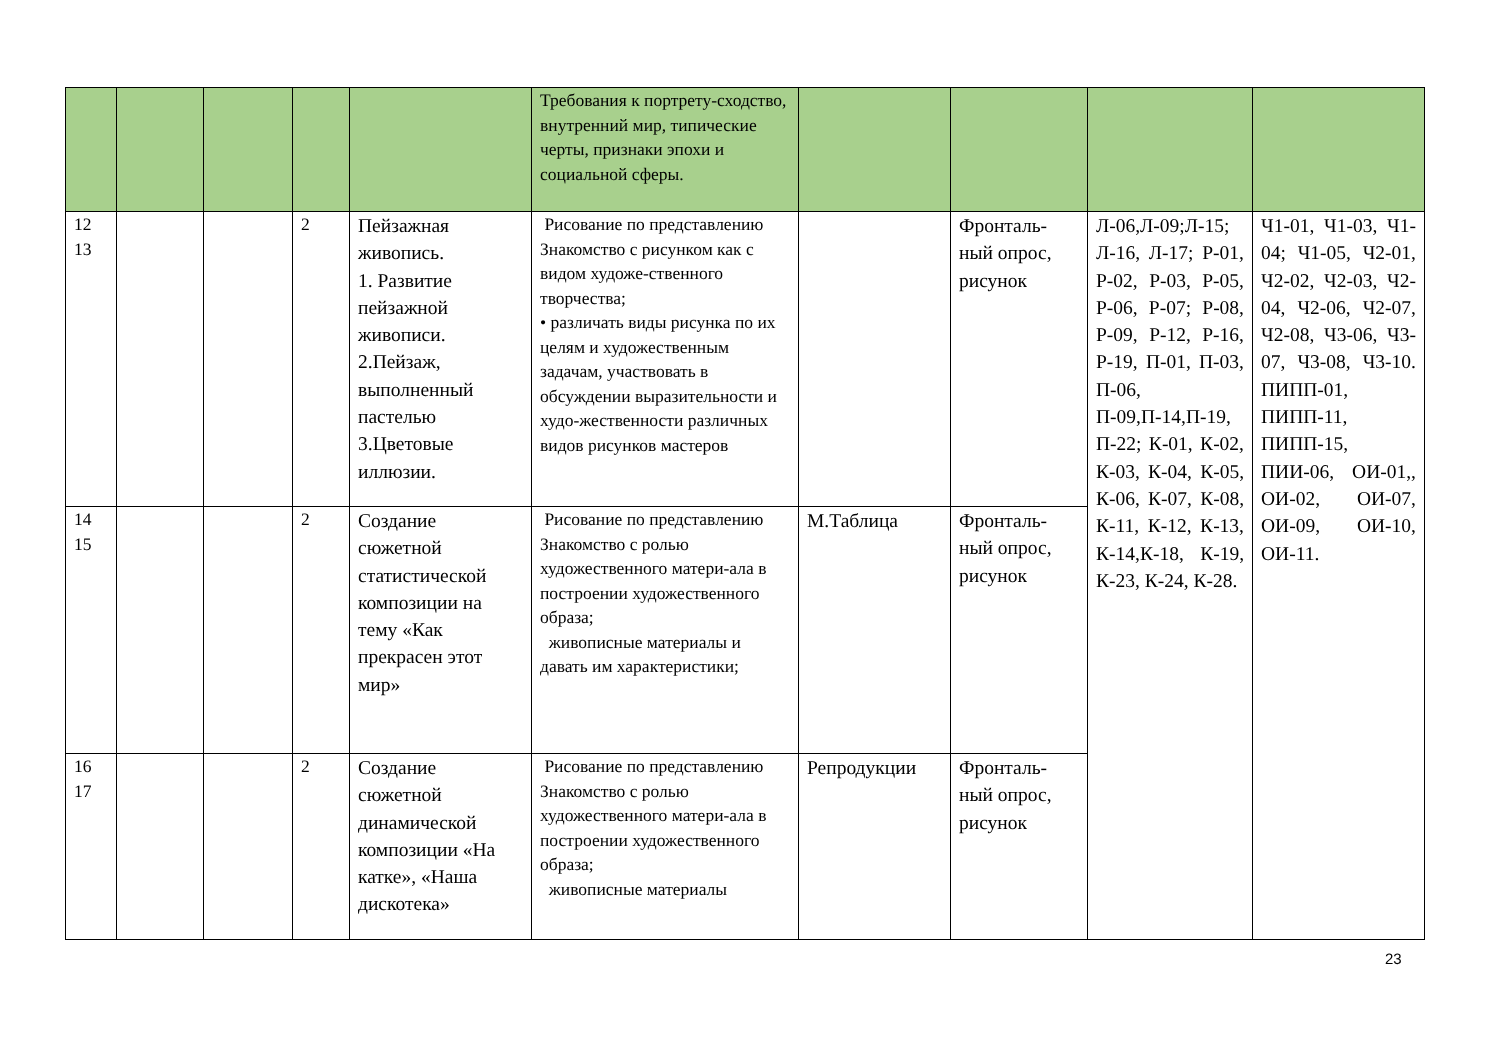| | | | | | Требования к портрету-сходство, внутренний мир, типические черты, признаки эпохи и социальной сферы. | | | | |
| 12 13 | | | 2 | Пейзажная живопись. 1. Развитие пейзажной живописи. 2.Пейзаж, выполненный пастелью 3.Цветовые иллюзии. | Рисование по представлению Знакомство с рисунком как с видом художе-ственного творчества; • различать виды рисунка по их целям и художественным задачам, участвовать в обсуждении выразительности и худо-жественности различных видов рисунков мастеров | | Фронталь-ный опрос, рисунок | Л-06,Л-09;Л-15; Л-16, Л-17; Р-01, Р-02, Р-03, Р-05, Р-06, Р-07; Р-08, Р-09, Р-12, Р-16, Р-19, П-01, П-03, П-06, П-09,П-14,П-19, П-22; К-01, К-02, К-03, К-04, К-05, К-06, К-07, К-08, К-11, К-12, К-13, К-14,К-18, К-19, К-23, К-24, К-28. | Ч1-01, Ч1-03, Ч1-04; Ч1-05, Ч2-01, Ч2-02, Ч2-03, Ч2-04, Ч2-06, Ч2-07, Ч2-08, Ч3-06, Ч3-07, Ч3-08, Ч3-10. ПИПП-01, ПИПП-11, ПИПП-15, ПИИ-06, ОИ-01,, ОИ-02, ОИ-07, ОИ-09, ОИ-10, ОИ-11. |
| 14 15 | | | 2 | Создание сюжетной статистической композиции на тему «Как прекрасен этот мир» | Рисование по представлению Знакомство с ролью художественного матери-ала в построении художественного образа; живописные материалы и давать им характеристики; | М.Таблица | Фронталь-ный опрос, рисунок | | |
| 16 17 | | | 2 | Создание сюжетной динамической композиции «На катке», «Наша дискотека» | Рисование по представлению Знакомство с ролью художественного матери-ала в построении художественного образа; живописные материалы | Репродукции | Фронталь-ный опрос, рисунок | | |
23